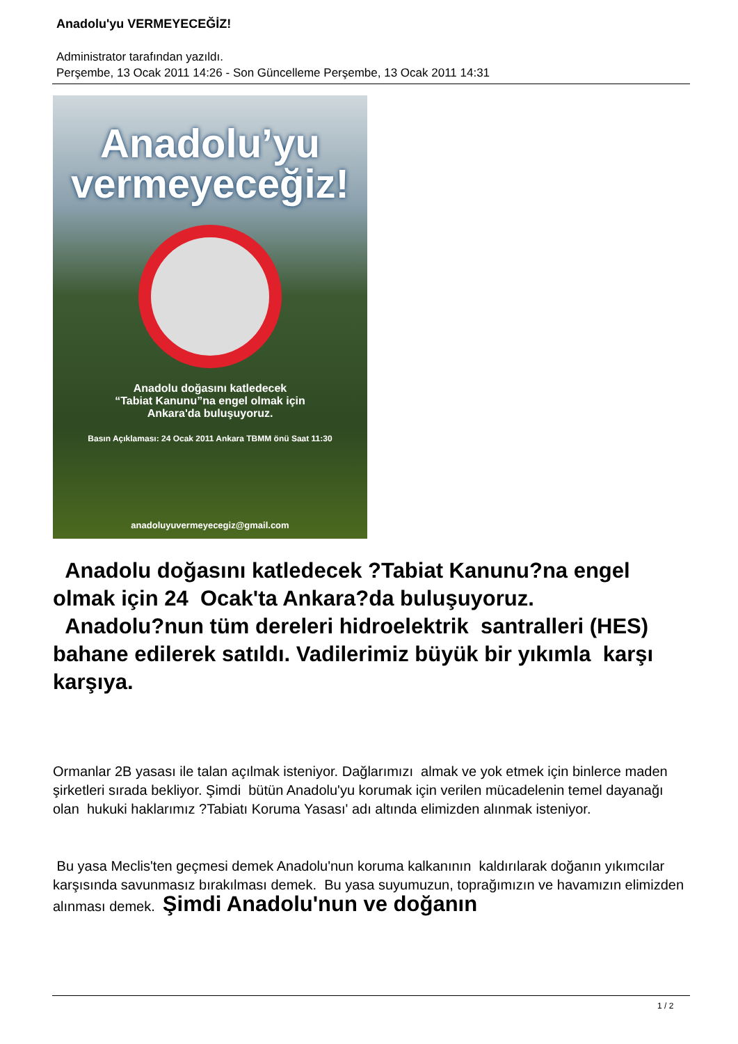Anadolu'yu VERMEYECEĞİZ!
Administrator tarafından yazıldı.
Perşembe, 13 Ocak 2011 14:26 - Son Güncelleme Perşembe, 13 Ocak 2011 14:31
Anadolu’yu
vermeyeceğiz!
Anadolu doğasını katledecek
“Tabiat Kanunu”na engel olmak için
Ankara'da buluşuyoruz.
Basın Açıklaması: 24 Ocak 2011 Ankara TBMM önü Saat 11:30
anadoluyuvermeyecegiz@gmail.com
Anadolu doğasını katledecek ?Tabiat Kanunu?na engel olmak için 24 Ocak'ta Ankara?da buluşuyoruz.
Anadolu?nun tüm dereleri hidroelektrik santralleri (HES) bahane edilerek satıldı. Vadilerimiz büyük bir yıkımla karşı karşıya.
Ormanlar 2B yasası ile talan açılmak isteniyor. Dağlarımızı almak ve yok etmek için binlerce maden şirketleri sırada bekliyor. Şimdi bütün Anadolu'yu korumak için verilen mücadelenin temel dayanağı olan hukuki haklarımız ?Tabiatı Koruma Yasası' adı altında elimizden alınmak isteniyor.
Bu yasa Meclis'ten geçmesi demek Anadolu'nun koruma kalkanının kaldırılarak doğanın yıkımcılar karşısında savunmasız bırakılması demek. Bu yasa suyumuzun, toprağımızın ve havamızın elimizden alınması demek. Şimdi Anadolu'nun ve doğanın
1 / 2